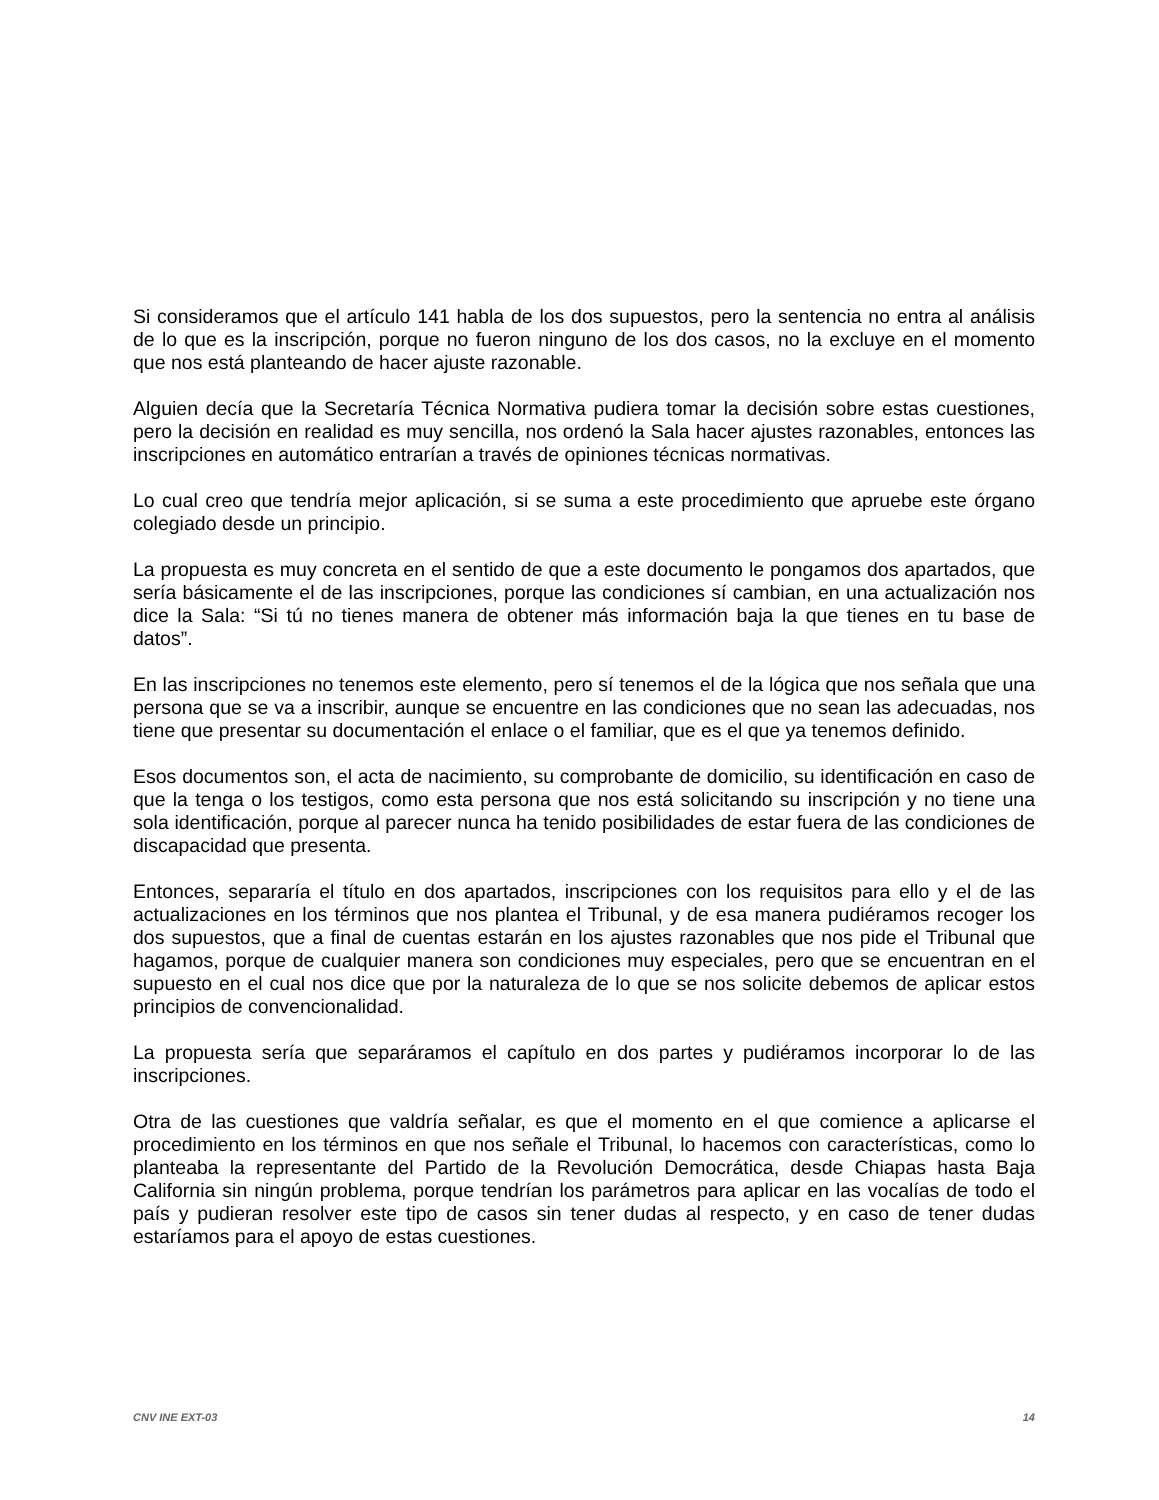Si consideramos que el artículo 141 habla de los dos supuestos, pero la sentencia no entra al análisis de lo que es la inscripción, porque no fueron ninguno de los dos casos, no la excluye en el momento que nos está planteando de hacer ajuste razonable.
Alguien decía que la Secretaría Técnica Normativa pudiera tomar la decisión sobre estas cuestiones, pero la decisión en realidad es muy sencilla, nos ordenó la Sala hacer ajustes razonables, entonces las inscripciones en automático entrarían a través de opiniones técnicas normativas.
Lo cual creo que tendría mejor aplicación, si se suma a este procedimiento que apruebe este órgano colegiado desde un principio.
La propuesta es muy concreta en el sentido de que a este documento le pongamos dos apartados, que sería básicamente el de las inscripciones, porque las condiciones sí cambian, en una actualización nos dice la Sala: “Si tú no tienes manera de obtener más información baja la que tienes en tu base de datos”.
En las inscripciones no tenemos este elemento, pero sí tenemos el de la lógica que nos señala que una persona que se va a inscribir, aunque se encuentre en las condiciones que no sean las adecuadas, nos tiene que presentar su documentación el enlace o el familiar, que es el que ya tenemos definido.
Esos documentos son, el acta de nacimiento, su comprobante de domicilio, su identificación en caso de que la tenga o los testigos, como esta persona que nos está solicitando su inscripción y no tiene una sola identificación, porque al parecer nunca ha tenido posibilidades de estar fuera de las condiciones de discapacidad que presenta.
Entonces, separaría el título en dos apartados, inscripciones con los requisitos para ello y el de las actualizaciones en los términos que nos plantea el Tribunal, y de esa manera pudiéramos recoger los dos supuestos, que a final de cuentas estarán en los ajustes razonables que nos pide el Tribunal que hagamos, porque de cualquier manera son condiciones muy especiales, pero que se encuentran en el supuesto en el cual nos dice que por la naturaleza de lo que se nos solicite debemos de aplicar estos principios de convencionalidad.
La propuesta sería que separáramos el capítulo en dos partes y pudiéramos incorporar lo de las inscripciones.
Otra de las cuestiones que valdría señalar, es que el momento en el que comience a aplicarse el procedimiento en los términos en que nos señale el Tribunal, lo hacemos con características, como lo planteaba la representante del Partido de la Revolución Democrática, desde Chiapas hasta Baja California sin ningún problema, porque tendrían los parámetros para aplicar en las vocalías de todo el país y pudieran resolver este tipo de casos sin tener dudas al respecto, y en caso de tener dudas estaríamos para el apoyo de estas cuestiones.
CNV INE EXT-03 14